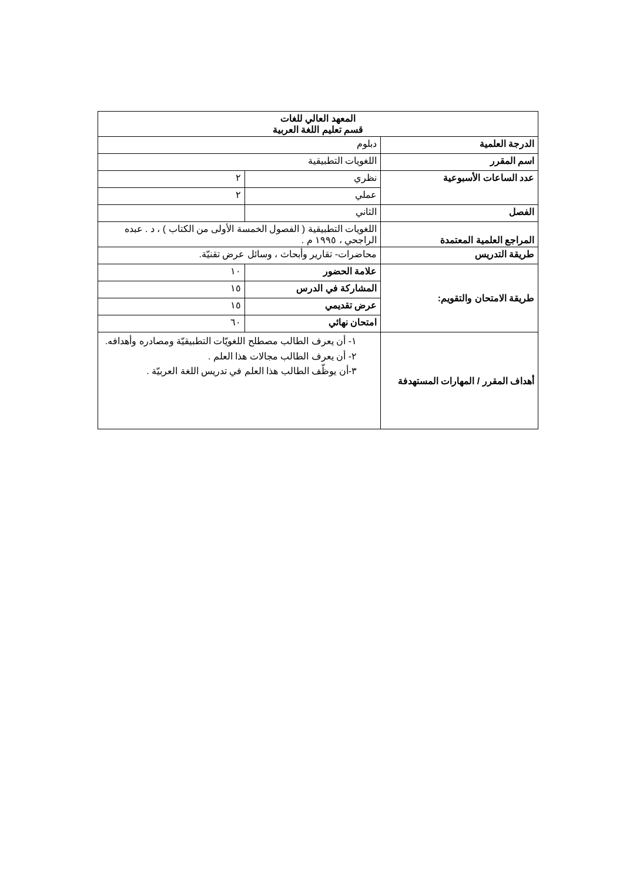| المعهد العالي للغات قسم تعليم اللغة العربية | | |
| الدرجة العلمية | دبلوم | |
| اسم المقرر | اللغويات التطبيقية | |
| عدد الساعات الأسبوعية | نظري | ٢ |
| | عملي | ٢ |
| الفصل | الثاني | |
| المراجع العلمية المعتمدة | اللغويات التطبيقية ( الفصول الخمسة الأولى من الكتاب ) ، د . عبده الراجحي ، ١٩٩٥ م . | |
| طريقة التدريس | محاضرات- تقارير وأبحاث ، وسائل عرض تقنيّة. | |
| طريقة الامتحان والتقويم: | علامة الحضور | ١٠ |
| | المشاركة في الدرس | ١٥ |
| | عرض تقديمي | ١٥ |
| | امتحان نهائي | ٦٠ |
| أهداف المقرر / المهارات المستهدفة | ١- أن يعرف الطالب مصطلح اللغويّات التطبيقيّة ومصادره وأهدافه. ٢- أن يعرف الطالب مجالات هذا العلم . ٣-أن يوظّف الطالب هذا العلم في تدريس اللغة العربيّة . | |